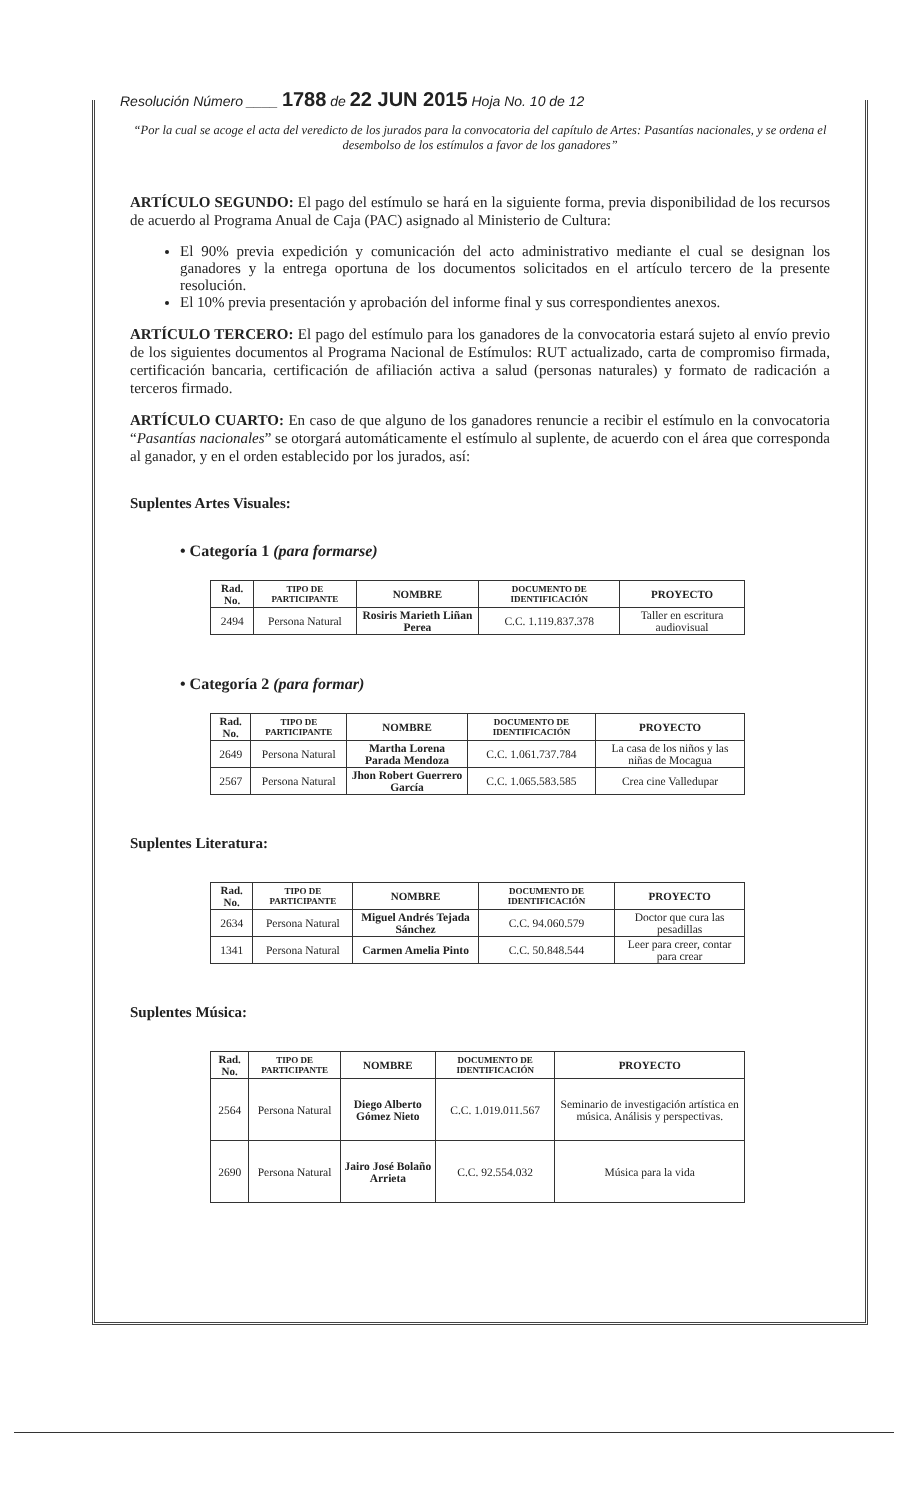Resolución Número ____ 1788 de 22 JUN 2015 Hoja No. 10 de 12
“Por la cual se acoge el acta del veredicto de los jurados para la convocatoria del capítulo de Artes: Pasantías nacionales, y se ordena el desembolso de los estímulos a favor de los ganadores”
ARTÍCULO SEGUNDO: El pago del estímulo se hará en la siguiente forma, previa disponibilidad de los recursos de acuerdo al Programa Anual de Caja (PAC) asignado al Ministerio de Cultura:
El 90% previa expedición y comunicación del acto administrativo mediante el cual se designan los ganadores y la entrega oportuna de los documentos solicitados en el artículo tercero de la presente resolución.
El 10% previa presentación y aprobación del informe final y sus correspondientes anexos.
ARTÍCULO TERCERO: El pago del estímulo para los ganadores de la convocatoria estará sujeto al envío previo de los siguientes documentos al Programa Nacional de Estímulos: RUT actualizado, carta de compromiso firmada, certificación bancaria, certificación de afiliación activa a salud (personas naturales) y formato de radicación a terceros firmado.
ARTÍCULO CUARTO: En caso de que alguno de los ganadores renuncie a recibir el estímulo en la convocatoria “Pasantías nacionales” se otorgará automáticamente el estímulo al suplente, de acuerdo con el área que corresponda al ganador, y en el orden establecido por los jurados, así:
Suplentes Artes Visuales:
• Categoría 1 (para formarse)
| Rad. No. | TIPO DE PARTICIPANTE | NOMBRE | DOCUMENTO DE IDENTIFICACIÓN | PROYECTO |
| --- | --- | --- | --- | --- |
| 2494 | Persona Natural | Rosiris Marieth Liñan Perea | C.C. 1.119.837.378 | Taller en escritura audiovisual |
• Categoría 2 (para formar)
| Rad. No. | TIPO DE PARTICIPANTE | NOMBRE | DOCUMENTO DE IDENTIFICACIÓN | PROYECTO |
| --- | --- | --- | --- | --- |
| 2649 | Persona Natural | Martha Lorena Parada Mendoza | C.C. 1.061.737.784 | La casa de los niños y las niñas de Mocagua |
| 2567 | Persona Natural | Jhon Robert Guerrero García | C.C. 1.065.583.585 | Crea cine Valledupar |
Suplentes Literatura:
| Rad. No. | TIPO DE PARTICIPANTE | NOMBRE | DOCUMENTO DE IDENTIFICACIÓN | PROYECTO |
| --- | --- | --- | --- | --- |
| 2634 | Persona Natural | Miguel Andrés Tejada Sánchez | C.C. 94.060.579 | Doctor que cura las pesadillas |
| 1341 | Persona Natural | Carmen Amelia Pinto | C.C. 50.848.544 | Leer para creer, contar para crear |
Suplentes Música:
| Rad. No. | TIPO DE PARTICIPANTE | NOMBRE | DOCUMENTO DE IDENTIFICACIÓN | PROYECTO |
| --- | --- | --- | --- | --- |
| 2564 | Persona Natural | Diego Alberto Gómez Nieto | C.C. 1.019.011.567 | Seminario de investigación artística en música. Análisis y perspectivas. |
| 2690 | Persona Natural | Jairo José Bolaño Arrieta | C.C. 92.554.032 | Música para la vida |